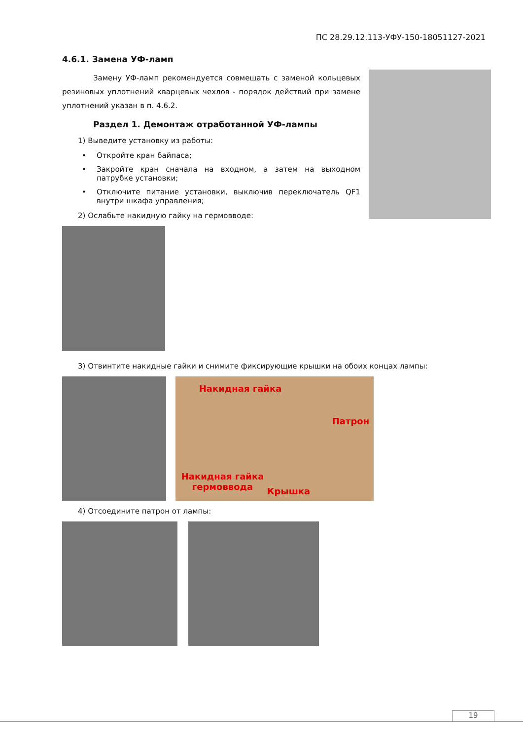ПС 28.29.12.113-УФУ-150-18051127-2021
4.6.1. Замена УФ-ламп
Замену УФ-ламп рекомендуется совмещать с заменой кольцевых резиновых уплотнений кварцевых чехлов - порядок действий при замене уплотнений указан в п. 4.6.2.
Раздел 1. Демонтаж отработанной УФ-лампы
1) Выведите установку из работы:
• Откройте кран байпаса;
• Закройте кран сначала на входном, а затем на выходном патрубке установки;
• Отключите питание установки, выключив переключатель QF1 внутри шкафа управления;
2) Ослабьте накидную гайку на гермовводе:
3) Отвинтите накидные гайки и снимите фиксирующие крышки на обоих концах лампы:
Накидная гайка
Патрон
Накидная гайка
гермоввода
Крышка
4) Отсоедините патрон от лампы:
19